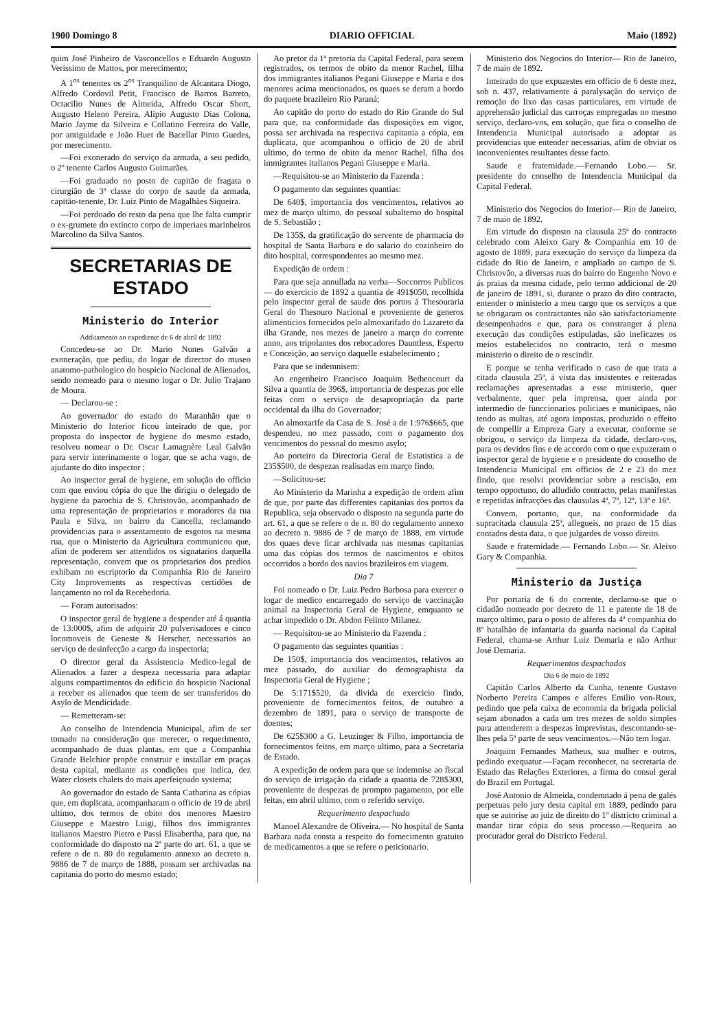1900 Domingo 8 DIARIO OFFICIAL Maio (1892)
quim José Pinheiro de Vasconcellos e Eduardo Augusto Verissimo de Mattos, por merecimento;
A 1<sup>os</sup> tenentes os 2<sup>os</sup> Tranquilino de Alcantara Diogo, Alfredo Cordovil Petit, Francisco de Barros Barreto, Octacilio Nunes de Almeida, Alfredo Oscar Short, Augusto Heleno Pereira, Alipio Augusto Dias Colona, Mario Jayme da Silveira e Collatino Ferreira do Valle, por antiguidade e João Huet de Bacellar Pinto Guedes, por merecimento.
—Foi exonerado do serviço da armada, a seu pedido, o 2º tenente Carlos Augusto Guimarães.
—Foi graduado no posto de capitão de fragata o cirurgião de 3ª classe do corpo de saude da armada, capitão-tenente, Dr. Luiz Pinto de Magalhães Siqueira.
—Foi perdoado do resto da pena que lhe falta cumprir o ex-grumete do extincto corpo de imperiaes marinheiros Marcolino da Silva Santos.
SECRETARIAS DE ESTADO
Ministerio do Interior
Additamento ao expediente de 6 de abril de 1892
Concedeu-se ao Dr. Mario Nunes Galvão a exoneração, que pediu, do logar de director do museo anatomo-pathologico do hospicio Nacional de Alienados, sendo nomeado para o mesmo logar o Dr. Julio Trajano de Moura.
— Declarou-se :
Ao governador do estado do Maranhão que o Ministerio do Interior ficou inteirado de que, por proposta do inspector de hygiene do mesmo estado, resolveu nomear o Dr. Oscar Lamagnère Leal Galvão para servir interinamente o logar, que se acha vago, de ajudante do dito inspector ;
Ao inspector geral de hygiene, em solução do officio com que enviou cópia do que lhe dirigiu o delegado de hygiene da parochia de S. Christovão, acompanhado de uma representação de proprietarios e moradores da rua Paula e Silva, no bairro da Cancella, reclamando providencias para o assentamento de esgotos na mesma rua, que o Ministerio da Agricultura communicou que, afim de poderem ser attendidos os signatarios daquella representação, convem que os proprietarios dos predios exhibam no escriptorio da Companhia Rio de Janeiro City Improvements as respectivas certidões de lançamento no rol da Recebedoria.
— Foram autorisados:
O inspector geral de hygiene a despender até á quantia de 13:000$, afim de adquirir 20 pulverisadores e cinco locomoveis de Geneste & Herscher, necessarios ao serviço de desinfecção a cargo da inspectoria;
O director geral da Assistencia Medico-legal de Alienados a fazer a despeza necessaria para adaptar alguns compartimentos do edificio do hospicio Nacional a receber os alienados que teem de ser transferidos do Asylo de Mendicidade.
— Remetteram-se:
Ao conselho de Intendencia Municipal, afim de ser tomado na consideração que merecer, o requerimento, acompanhado de duas plantas, em que a Companhia Grande Belchior propõe construir e installar em praças desta capital, mediante as condições que indica, dez Water closets chalets do mais aperfeiçoado systema;
Ao governador do estado de Santa Catharina as cópias que, em duplicata, acompanharam o officio de 19 de abril ultimo, dos termos de obito dos menores Maestro Giuseppe e Maestro Luigi, filhos dos immigrantes italianos Maestro Pietro e Passi Elisabertha, para que, na conformidade do disposto na 2ª parte do art. 61, a que se refere o de n. 80 do regulamento annexo ao decreto n. 9886 de 7 de março de 1888, possam ser archivadas na capitania do porto do mesmo estado;
Ao pretor da 1ª pretoria da Capital Federal, para serem registrados, os termos de obito da menor Rachel, filha dos immigrantes italianos Pegani Giuseppe e Maria e dos menores acima mencionados, os quaes se deram a bordo do paquete brazileiro Rio Paraná;
Ao capitão do porto do estado do Rio Grande do Sul para que, na conformidade das disposições em vigor, possa ser archivada na respectiva capitania a cópia, em duplicata, que acompanhou o officio de 20 de abril ultimo, do termo de obito da menor Rachel, filha dos immigrantes italianos Pegani Giuseppe e Maria.
—Requisitou-se ao Ministerio da Fazenda :
O pagamento das seguintes quantias:
De 640$, importancia dos vencimentos, relativos ao mez de março ultimo, do pessoal subalterno do hospital de S. Sebastião ;
De 135$, da gratificação do servente de pharmacia do hospital de Santa Barbara e do salario do cozinheiro do dito hospital, correspondentes ao mesmo mez.
Expedição de ordem :
Para que seja annullada na verba—Soccorros Publicos — do exercicio de 1892 a quantia de 491$050, recolhida pelo inspector geral de saude dos portos á Thesouraria Geral do Thesouro Nacional e proveniente de generos alimenticios fornecidos pelo almoxarifado do Lazareto da ilha Grande, nos mezes de janeiro a março do corrente anno, aos tripolantes dos rebocadores Dauntless, Esperto e Conceição, ao serviço daquelle estabelecimento ;
Para que se indemnisem:
Ao engenheiro Francisco Joaquim Bethencourt da Silva a quantia de 396$, importancia de despezas por elle feitas com o serviço de desapropriação da parte occidental da ilha do Governador;
Ao almoxarife da Casa de S. José a de 1:976$665, que despendeu, no mez passado, com o pagamento dos vencimentos do pessoal do mesmo asylo;
Ao porteiro da Directoria Geral de Estatistica a de 235$500, de despezas realisadas em março findo.
—Solicitou-se:
Ao Ministerio da Marinha a expedição de ordem afim de que, por parte das differentes capitanias dos portos da Republica, seja observado o disposto na segunda parte do art. 61, a que se refere o de n. 80 do regulamento annexo ao decreto n. 9886 de 7 de março de 1888, em virtude dos quaes deve ficar archivada nas mesmas capitanias uma das cópias dos termos de nascimentos e obitos occorridos a bordo dos navios brazileiros em viagem.
Dia 7
Foi nomeado o Dr. Luiz Pedro Barbosa para exercer o logar de medico encarregado do serviço de vaccinação animal na Inspectoria Geral de Hygiene, emquanto se achar impedido o Dr. Abdon Felinto Milanez.
— Requisitou-se ao Ministerio da Fazenda :
O pagamento das seguintes quantias :
De 150$, importancia dos vencimentos, relativos ao mez passado, do auxiliar do demographista da Inspectoria Geral de Hygiene ;
De 5:171$520, da divida de exercicio findo, proveniente de fornecimentos feitos, de outubro a dezembro de 1891, para o serviço de transporte de doentes;
De 625$300 a G. Leuzinger & Filho, importancia de fornecimentos feitos, em março ultimo, para a Secretaria de Estado.
A expedição de ordem para que se indemnise ao fiscal do serviço de irrigação da cidade a quantia de 728$300, proveniente de despezas de prompto pagamento, por elle feitas, em abril ultimo, com o referido serviço.
Requerimento despachado
Manoel Alexandre de Oliveira.— No hospital de Santa Barbara nada consta a respeito do fornecimento gratuito de medicamentos a que se refere o peticionario.
Ministerio dos Negocios do Interior— Rio de Janeiro, 7 de maio de 1892.
Inteirado do que expuzestes em officio de 6 deste mez, sob n. 437, relativamente á paralysação do serviço de remoção do lixo das casas particulares, em virtude de apprehensão judicial das carroças empregadas no mesmo serviço, declaro-vos, em solução, que fica o conselho de Intendencia Municipal autorisado a adoptar as providencias que entender necessarias, afim de obviar os inconvenientes resultantes desse facto.
Saude e fraternidade.—Fernando Lobo.— Sr. presidente do conselho de Intendencia Municipal da Capital Federal.
Ministerio dos Negocios do Interior— Rio de Janeiro, 7 de maio de 1892.
Em virtude do disposto na clausula 25ª do contracto celebrado com Aleixo Gary & Companhia em 10 de agosto de 1889, para execução do serviço da limpeza da cidade do Rio de Janeiro, e ampliado ao campo de S. Christovão, a diversas ruas do bairro do Engenho Novo e ás praias da mesma cidade, pelo termo addicional de 20 de janeiro de 1891, si, durante o prazo do dito contracto, entender o ministerio a meu cargo que os serviços a que se obrigaram os contractantes não são satisfactoriamente desempenhados e que, para os constranger á plena execução das condições estipuladas, são ineficazes os meios estabelecidos no contracto, terá o mesmo ministerio o direito de o rescindir.
E porque se tenha verificado o caso de que trata a citada clausula 25ª, á vista das insistentes e reiteradas reclamações apresentadas a esse ministerio, quer verbalmente, quer pela imprensa, quer ainda por intermedio de funccionarios policiaes e municipaes, não tendo as multas, até agora impostas, produzido o effeito de compellir a Empreza Gary a executar, conforme se obrigou, o serviço da limpeza da cidade, declaro-vos, para os devidos fins e de accordo com o que expuzeram o inspector geral de hygiene e o presidente do conselho de Intendencia Municipal em officios de 2 e 23 do mez findo, que resolvi providenciar sobre a rescisão, em tempo opportuno, do alludido contracto, pelas manifestas e repetidas infracções das clausulas 4ª, 7ª, 12ª, 13ª e 16ª.
Convem, portanto, que, na conformidade da supracitada clausula 25ª, allegueis, no prazo de 15 dias contados desta data, o que julgardes de vosso direito.
Saude e fraternidade.— Fernando Lobo.— Sr. Aleixo Gary & Companhia.
Ministerio da Justiça
Por portaria de 6 do corrente, declarou-se que o cidadão nomeado por decreto de 11 e patente de 18 de março ultimo, para o posto de alferes da 4ª companhia do 8º batalhão de infantaria da guarda nacional da Capital Federal, chama-se Arthur Luiz Demaria e não Arthur José Demaria.
Requerimentos despachados
Dia 6 de maio de 1892
Capitão Carlos Alberto da Cunha, tenente Gustavo Norberto Pereira Campos e alferes Emilio von-Roux, pedindo que pela caixa de economia da brigada policial sejam abonados a cada um tres mezes de soldo simples para attenderem a despezas imprevistas, descontando-se-lhes pela 5ª parte de seus vencimentos.—Não tem logar.
Joaquim Fernandes Matheus, sua mulher e outros, pedindo exequatur.—Façam reconhecer, na secretaria de Estado das Relações Exteriores, a firma do consul geral do Brazil em Portugal.
José Antonio de Almeida, condemnado á pena de galés perpetuas pelo jury desta capital em 1889, pedindo para que se autorise ao juiz de direito do 1º districto criminal a mandar tirar cópia do seus processo.—Requeira ao procurador geral do Districto Federal.